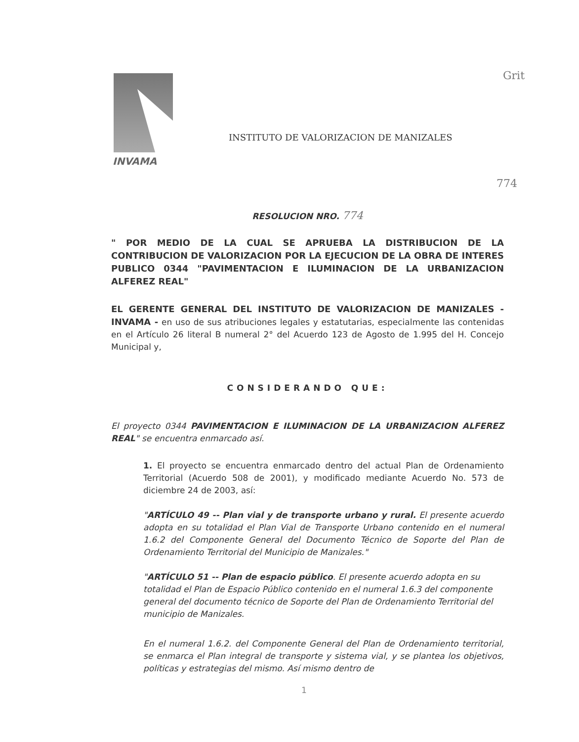Grit
INVAMA
INSTITUTO DE VALORIZACION DE MANIZALES
774
RESOLUCION NRO. 774
" POR MEDIO DE LA CUAL SE APRUEBA LA DISTRIBUCION DE LA CONTRIBUCION DE VALORIZACION POR LA EJECUCION DE LA OBRA DE INTERES PUBLICO 0344 "PAVIMENTACION E ILUMINACION DE LA URBANIZACION ALFEREZ REAL"
EL GERENTE GENERAL DEL INSTITUTO DE VALORIZACION DE MANIZALES - INVAMA - en uso de sus atribuciones legales y estatutarias, especialmente las contenidas en el Artículo 26 literal B numeral 2° del Acuerdo 123 de Agosto de 1.995 del H. Concejo Municipal y,
CONSIDERANDO QUE:
El proyecto 0344 PAVIMENTACION E ILUMINACION DE LA URBANIZACION ALFEREZ REAL" se encuentra enmarcado así.
1. El proyecto se encuentra enmarcado dentro del actual Plan de Ordenamiento Territorial (Acuerdo 508 de 2001), y modificado mediante Acuerdo No. 573 de diciembre 24 de 2003, así:
"ARTÍCULO 49 -- Plan vial y de transporte urbano y rural. El presente acuerdo adopta en su totalidad el Plan Vial de Transporte Urbano contenido en el numeral 1.6.2 del Componente General del Documento Técnico de Soporte del Plan de Ordenamiento Territorial del Municipio de Manizales."
"ARTÍCULO 51 -- Plan de espacio público. El presente acuerdo adopta en su totalidad el Plan de Espacio Público contenido en el numeral 1.6.3 del componente general del documento técnico de Soporte del Plan de Ordenamiento Territorial del municipio de Manizales.
En el numeral 1.6.2. del Componente General del Plan de Ordenamiento territorial, se enmarca el Plan integral de transporte y sistema vial, y se plantea los objetivos, políticas y estrategias del mismo. Así mismo dentro de
1